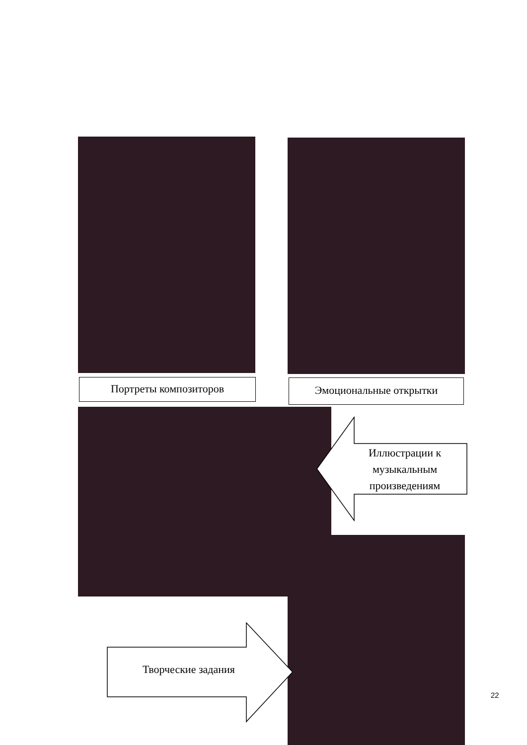Портреты композиторов Эмоциональные открытки
Иллюстрации к музыкальным произведениям
Творческие задания
22